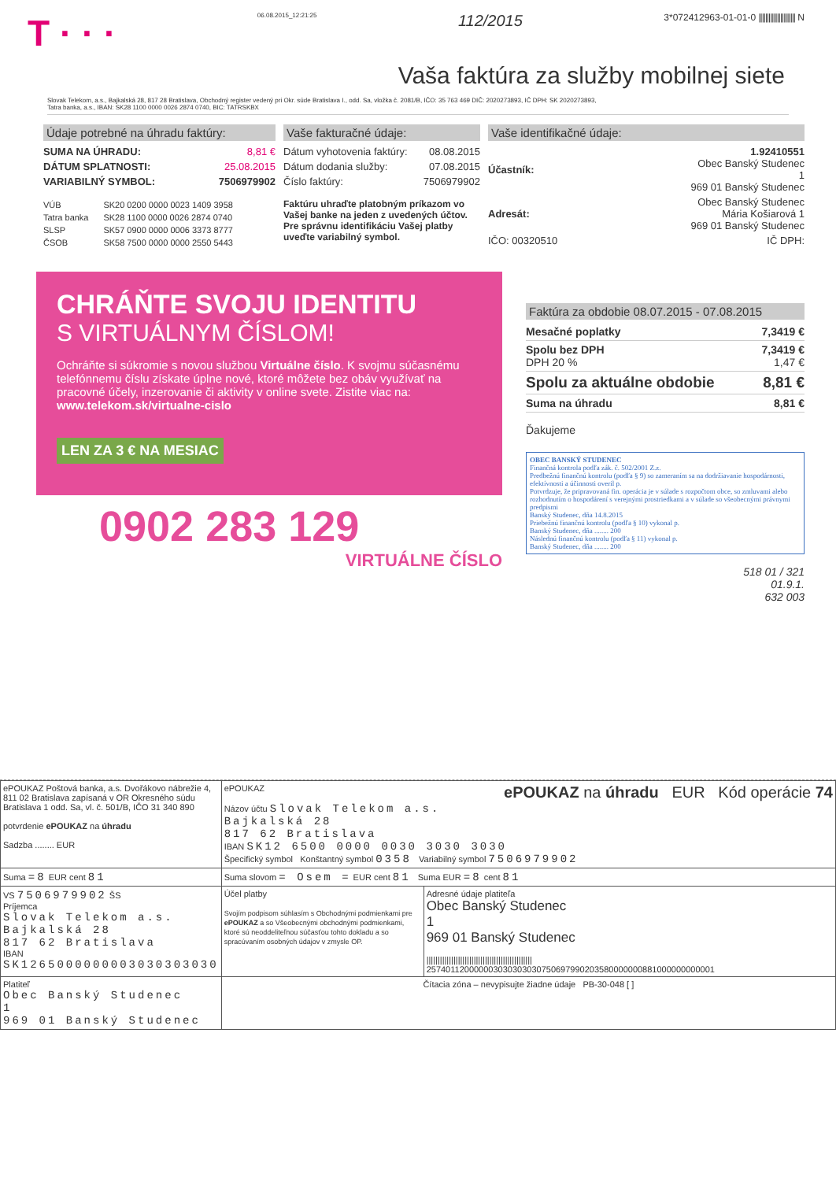T · · · 06.08.2015_12:21:25 112/2015 3*072412963-01-01-0 |||||||||||||||||||||| N
Vaša faktúra za služby mobilnej siete
Slovak Telekom, a.s., Bajkalská 28, 817 28 Bratislava, Obchodný register vedený pri Okr. súde Bratislava I., odd. Sa, vložka č. 2081/B, IČO: 35 763 469 DIČ: 2020273893, IČ DPH: SK 2020273893,
Tatra banka, a.s., IBAN: SK28 1100 0000 0026 2874 0740, BIC: TATRSKBX
Údaje potrebné na úhradu faktúry:
| SUMA NA ÚHRADU: | 8,81 € |
| DÁTUM SPLATNOSTI: | 25.08.2015 |
| VARIABILNÝ SYMBOL: | 7506979902 |
| VÚB | SK20 0200 0000 0023 1409 3958 |
| Tatra banka | SK28 1100 0000 0026 2874 0740 |
| SLSP | SK57 0900 0000 0006 3373 8777 |
| ČSOB | SK58 7500 0000 0000 2550 5443 |
Vaše fakturačné údaje:
| Dátum vyhotovenia faktúry: | 08.08.2015 |
| Dátum dodania služby: | 07.08.2015 |
| Číslo faktúry: | 7506979902 |
Faktúru uhraďte platobným príkazom vo Vašej banke na jeden z uvedených účtov. Pre správnu identifikáciu Vašej platby uveďte variabilný symbol.
Vaše identifikačné údaje:
| Účastník: | 1.92410551 Obec Banský Studenec 1 969 01 Banský Studenec |
| Adresát: | Obec Banský Studenec Mária Košiarová 1 969 01 Banský Studenec |
| IČO: 00320510 | IČ DPH: |
CHRÁŇTE SVOJU IDENTITU
S VIRTUÁLNYM ČÍSLOM!
Ochráňte si súkromie s novou službou Virtuálne číslo. K svojmu súčasnému telefónnemu číslu získate úplne nové, ktoré môžete bez obáv využívať na pracovné účely, inzerovanie či aktivity v online svete. Zistite viac na:
www.telekom.sk/virtualne-cislo
LEN ZA 3 € NA MESIAC
0902 283 129
VIRTUÁLNE ČÍSLO
Faktúra za obdobie 08.07.2015 - 07.08.2015
| Mesačné poplatky | 7,3419 € |
| Spolu bez DPH DPH 20 % | 7,3419 € 1,47 € |
| Spolu za aktuálne obdobie | 8,81 € |
| Suma na úhradu | 8,81 € |
Ďakujeme
OBEC BANSKÝ STUDENEC
Finančná kontrola podľa zák. č. 502/2001 Z.z.
Predbežnú finančnú kontrolu (podľa § 9) so zameraním sa na dodržiavanie hospodárnosti, efektívnosti a účinnosti overil p.
Potvrdzuje, že pripravovaná fin. operácia je v súlade s rozpočtom obce, so zmluvami alebo rozhodnutím o hospodárení s verejnými prostriedkami a v súlade so všeobecnými právnymi predpismi
Banský Studenec, dňa 14.8.2015
Priebežnú finančnú kontrolu (podľa § 10) vykonal p.
Banský Studenec, dňa ........ 200
Následnú finančnú kontrolu (podľa § 11) vykonal p.
Banský Studenec, dňa ........ 200
518 01 / 321
01.9.1.
632 003
| ePOUKAZ Poštová banka, a.s. Dvořákovo nábrežie 4, 811 02 Bratislava zapísaná v OR Okresného súdu Bratislava 1 odd. Sa, vl. č. 501/B, IČO 31 340 890 potvrdenie ePOUKAZ na úhradu Sadzba ........ EUR | ePOUKAZ ePOUKAZ na úhradu EUR Kód operácie 74 Názov účtu Slovak Telekom a.s. Bajkalská 28 817 62 Bratislava IBAN SK12 6500 0000 0030 3030 3030 Špecifický symbol Konštantný symbol 0358 Variabilný symbol 7506979902 | |
| Suma =8 EUR cent 81 | Suma slovom = Osem = EUR cent 81 Suma EUR =8 cent 81 | |
| VS 7506979902 ŠS Príjemca Slovak Telekom a.s. Bajkalská 28 817 62 Bratislava IBAN SK1265000000003030303030 | Účel platby Svojím podpisom súhlasím s Obchodnými podmienkami pre ePOUKAZ a so Všeobecnými obchodnými podmienkami, ktoré sú neoddeliteľnou súčasťou tohto dokladu a so spracúvaním osobných údajov v zmysle OP. | Adresné údaje platiteľa Obec Banský Studenec 1 969 01 Banský Studenec /////////////////////////////////////////////// 257401120000003030303030750697990203580000000881000000000001 |
| Platiteľ Obec Banský Studenec 1 969 01 Banský Studenec | Čítacia zóna – nevypisujte žiadne údaje PB-30-048 [ ] | |